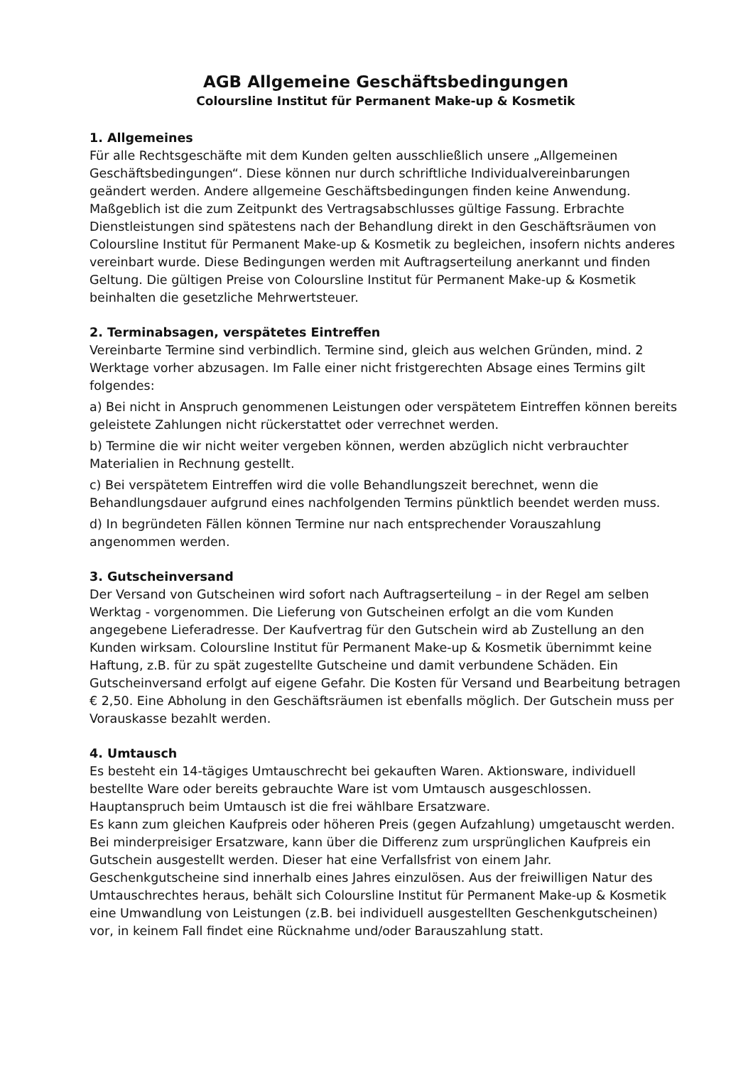AGB Allgemeine Geschäftsbedingungen
Coloursline Institut für Permanent Make-up & Kosmetik
1. Allgemeines
Für alle Rechtsgeschäfte mit dem Kunden gelten ausschließlich unsere „Allgemeinen Geschäftsbedingungen“. Diese können nur durch schriftliche Individualvereinbarungen geändert werden. Andere allgemeine Geschäftsbedingungen finden keine Anwendung. Maßgeblich ist die zum Zeitpunkt des Vertragsabschlusses gültige Fassung. Erbrachte Dienstleistungen sind spätestens nach der Behandlung direkt in den Geschäftsräumen von Coloursline Institut für Permanent Make-up & Kosmetik zu begleichen, insofern nichts anderes vereinbart wurde. Diese Bedingungen werden mit Auftragserteilung anerkannt und finden Geltung. Die gültigen Preise von Coloursline Institut für Permanent Make-up & Kosmetik beinhalten die gesetzliche Mehrwertsteuer.
2. Terminabsagen, verspätetes Eintreffen
Vereinbarte Termine sind verbindlich. Termine sind, gleich aus welchen Gründen, mind. 2 Werktage vorher abzusagen. Im Falle einer nicht fristgerechten Absage eines Termins gilt folgendes:
a) Bei nicht in Anspruch genommenen Leistungen oder verspätetem Eintreffen können bereits geleistete Zahlungen nicht rückerstattet oder verrechnet werden.
b) Termine die wir nicht weiter vergeben können, werden abzüglich nicht verbrauchter Materialien in Rechnung gestellt.
c) Bei verspätetem Eintreffen wird die volle Behandlungszeit berechnet, wenn die Behandlungsdauer aufgrund eines nachfolgenden Termins pünktlich beendet werden muss.
d) In begründeten Fällen können Termine nur nach entsprechender Vorauszahlung angenommen werden.
3. Gutscheinversand
Der Versand von Gutscheinen wird sofort nach Auftragserteilung – in der Regel am selben Werktag - vorgenommen. Die Lieferung von Gutscheinen erfolgt an die vom Kunden angegebene Lieferadresse. Der Kaufvertrag für den Gutschein wird ab Zustellung an den Kunden wirksam. Coloursline Institut für Permanent Make-up & Kosmetik übernimmt keine Haftung, z.B. für zu spät zugestellte Gutscheine und damit verbundene Schäden. Ein Gutscheinversand erfolgt auf eigene Gefahr. Die Kosten für Versand und Bearbeitung betragen € 2,50. Eine Abholung in den Geschäftsräumen ist ebenfalls möglich. Der Gutschein muss per Vorauskasse bezahlt werden.
4. Umtausch
Es besteht ein 14-tägiges Umtauschrecht bei gekauften Waren. Aktionsware, individuell bestellte Ware oder bereits gebrauchte Ware ist vom Umtausch ausgeschlossen. Hauptanspruch beim Umtausch ist die frei wählbare Ersatzware.
Es kann zum gleichen Kaufpreis oder höheren Preis (gegen Aufzahlung) umgetauscht werden. Bei minderpreisiger Ersatzware, kann über die Differenz zum ursprünglichen Kaufpreis ein Gutschein ausgestellt werden. Dieser hat eine Verfallsfrist von einem Jahr. Geschenkgutscheine sind innerhalb eines Jahres einzulösen. Aus der freiwilligen Natur des Umtauschrechtes heraus, behält sich Coloursline Institut für Permanent Make-up & Kosmetik eine Umwandlung von Leistungen (z.B. bei individuell ausgestellten Geschenkgutscheinen) vor, in keinem Fall findet eine Rücknahme und/oder Barauszahlung statt.